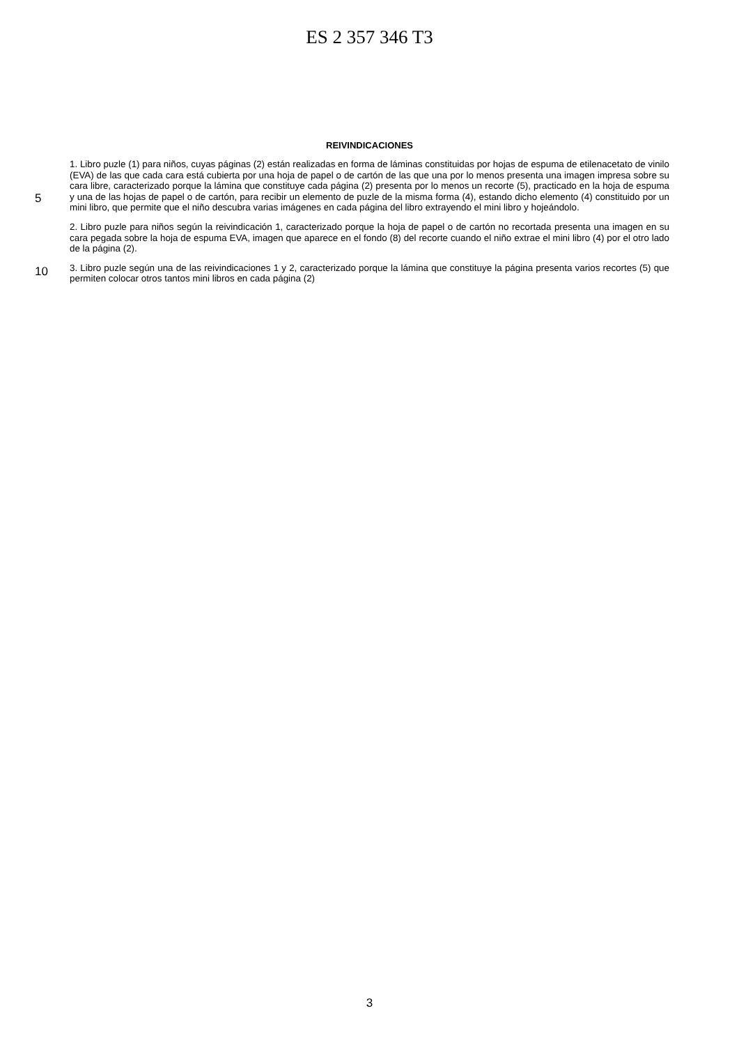ES 2 357 346 T3
REIVINDICACIONES
5
10
1. Libro puzle (1) para niños, cuyas páginas (2) están realizadas en forma de láminas constituidas por hojas de espuma de etilenacetato de vinilo (EVA) de las que cada cara está cubierta por una hoja de papel o de cartón de las que una por lo menos presenta una imagen impresa sobre su cara libre, caracterizado porque la lámina que constituye cada página (2) presenta por lo menos un recorte (5), practicado en la hoja de espuma y una de las hojas de papel o de cartón, para recibir un elemento de puzle de la misma forma (4), estando dicho elemento (4) constituido por un mini libro, que permite que el niño descubra varias imágenes en cada página del libro extrayendo el mini libro y hojeándolo.
2. Libro puzle para niños según la reivindicación 1, caracterizado porque la hoja de papel o de cartón no recortada presenta una imagen en su cara pegada sobre la hoja de espuma EVA, imagen que aparece en el fondo (8) del recorte cuando el niño extrae el mini libro (4) por el otro lado de la página (2).
3. Libro puzle según una de las reivindicaciones 1 y 2, caracterizado porque la lámina que constituye la página presenta varios recortes (5) que permiten colocar otros tantos mini libros en cada página (2)
3